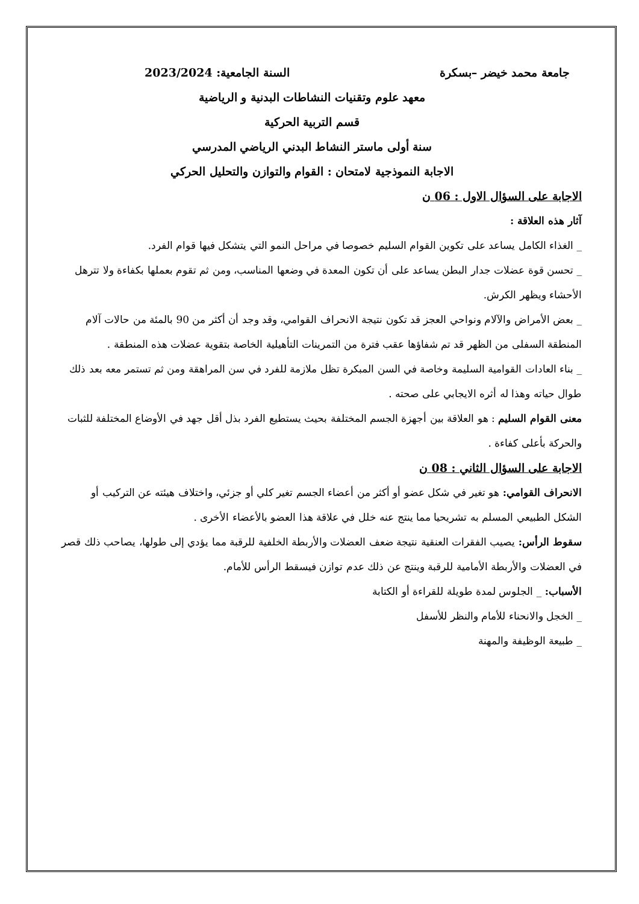جامعة محمد خيضر –بسكرة السنة الجامعية: 2023/2024
معهد علوم وتقنيات النشاطات البدنية و الرياضية
قسم التربية الحركية
سنة أولى ماستر النشاط البدني الرياضي المدرسي
الاجابة النموذجية لامتحان : القوام والتوازن والتحليل الحركي
الاجابة على السؤال الاول : 06 ن
آثار هذه العلاقة :
_ الغذاء الكامل يساعد على تكوين القوام السليم خصوصا في مراحل النمو التي يتشكل فيها قوام الفرد.
_ تحسن قوة عضلات جدار البطن يساعد على أن تكون المعدة في وضعها المناسب، ومن ثم تقوم بعملها بكفاءة ولا تترهل الأحشاء ويظهر الكرش.
_ بعض الأمراض والآلام ونواحي العجز قد تكون نتيجة الانحراف القوامي، وقد وجد أن أكثر من 90 بالمئة من حالات آلام المنطقة السفلى من الظهر قد تم شفاؤها عقب فترة من التمرينات التأهيلية الخاصة بتقوية عضلات هذه المنطقة .
_ بناء العادات القوامية السليمة وخاصة في السن المبكرة تظل ملازمة للفرد في سن المراهقة ومن ثم تستمر معه بعد ذلك طوال حياته وهذا له أثره الايجابي على صحته .
معنى القوام السليم : هو العلاقة بين أجهزة الجسم المختلفة بحيث يستطيع الفرد بذل أقل جهد في الأوضاع المختلفة للثبات والحركة بأعلى كفاءة .
الاجابة على السؤال الثاني : 08 ن
الانحراف القوامي: هو تغير في شكل عضو أو أكثر من أعضاء الجسم تغير كلي أو جزئي، واختلاف هيئته عن التركيب أو الشكل الطبيعي المسلم به تشريحيا مما ينتج عنه خلل في علاقة هذا العضو بالأعضاء الأخرى .
سقوط الرأس: يصيب الفقرات العنقية نتيجة ضعف العضلات والأربطة الخلفية للرقبة مما يؤدي إلى طولها، يصاحب ذلك قصر في العضلات والأربطة الأمامية للرقبة وينتج عن ذلك عدم توازن فيسقط الرأس للأمام.
الأسباب: _ الجلوس لمدة طويلة للقراءة أو الكتابة
_ الخجل والانحناء للأمام والنظر للأسفل
_ طبيعة الوظيفة والمهنة